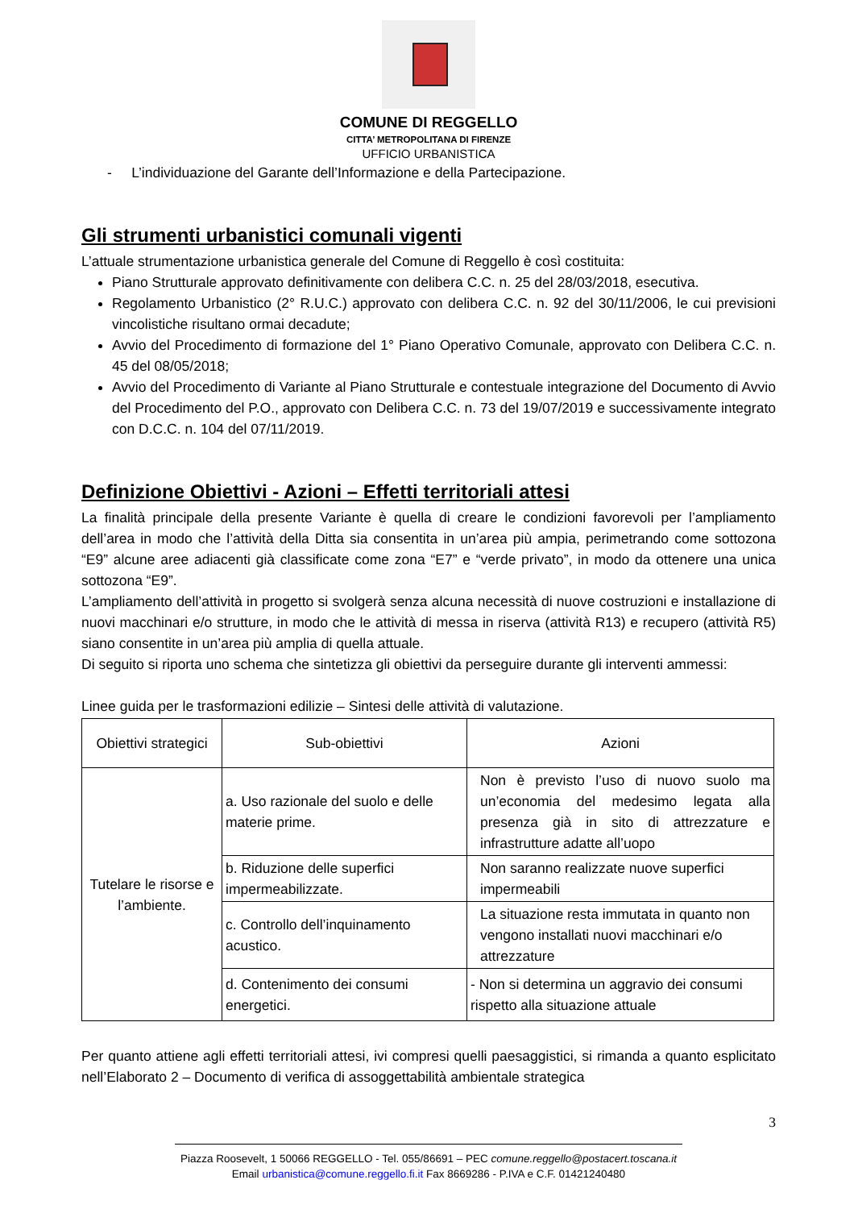COMUNE DI REGGELLO
CITTA’ METROPOLITANA DI FIRENZE
UFFICIO URBANISTICA
- L’individuazione del Garante dell’Informazione e della Partecipazione.
Gli strumenti urbanistici comunali vigenti
L’attuale strumentazione urbanistica generale del Comune di Reggello è così costituita:
Piano Strutturale approvato definitivamente con delibera C.C. n. 25 del 28/03/2018, esecutiva.
Regolamento Urbanistico (2° R.U.C.) approvato con delibera C.C. n. 92 del 30/11/2006, le cui previsioni vincolistiche risultano ormai decadute;
Avvio del Procedimento di formazione del 1° Piano Operativo Comunale, approvato con Delibera C.C. n. 45 del 08/05/2018;
Avvio del Procedimento di Variante al Piano Strutturale e contestuale integrazione del Documento di Avvio del Procedimento del P.O., approvato con Delibera C.C. n. 73 del 19/07/2019 e successivamente integrato con D.C.C. n. 104 del 07/11/2019.
Definizione Obiettivi - Azioni – Effetti territoriali attesi
La finalità principale della presente Variante è quella di creare le condizioni favorevoli per l’ampliamento dell’area in modo che l’attività della Ditta sia consentita in un’area più ampia, perimetrando come sottozona “E9” alcune aree adiacenti già classificate come zona “E7” e “verde privato”, in modo da ottenere una unica sottozona “E9”.
L’ampliamento dell’attività in progetto si svolgerà senza alcuna necessità di nuove costruzioni e installazione di nuovi macchinari e/o strutture, in modo che le attività di messa in riserva (attività R13) e recupero (attività R5) siano consentite in un’area più amplia di quella attuale.
Di seguito si riporta uno schema che sintetizza gli obiettivi da perseguire durante gli interventi ammessi:
Linee guida per le trasformazioni edilizie – Sintesi delle attività di valutazione.
| Obiettivi strategici | Sub-obiettivi | Azioni |
| --- | --- | --- |
| Tutelare le risorse e l’ambiente. | a. Uso razionale del suolo e delle materie prime. | Non è previsto l’uso di nuovo suolo ma un’economia del medesimo legata alla presenza già in sito di attrezzature e infrastrutture adatte all’uopo |
| | b. Riduzione delle superfici impermeabilizzate. | Non saranno realizzate nuove superfici impermeabili |
| | c. Controllo dell’inquinamento acustico. | La situazione resta immutata in quanto non vengono installati nuovi macchinari e/o attrezzature |
| | d. Contenimento dei consumi energetici. | - Non si determina un aggravio dei consumi rispetto alla situazione attuale |
Per quanto attiene agli effetti territoriali attesi, ivi compresi quelli paesaggistici, si rimanda a quanto esplicitato nell’Elaborato 2 – Documento di verifica di assoggettabilità ambientale strategica
3
Piazza Roosevelt, 1 50066 REGGELLO - Tel. 055/86691 – PEC comune.reggello@postacert.toscana.it
Email urbanistica@comune.reggello.fi.it Fax 8669286 - P.IVA e C.F. 01421240480